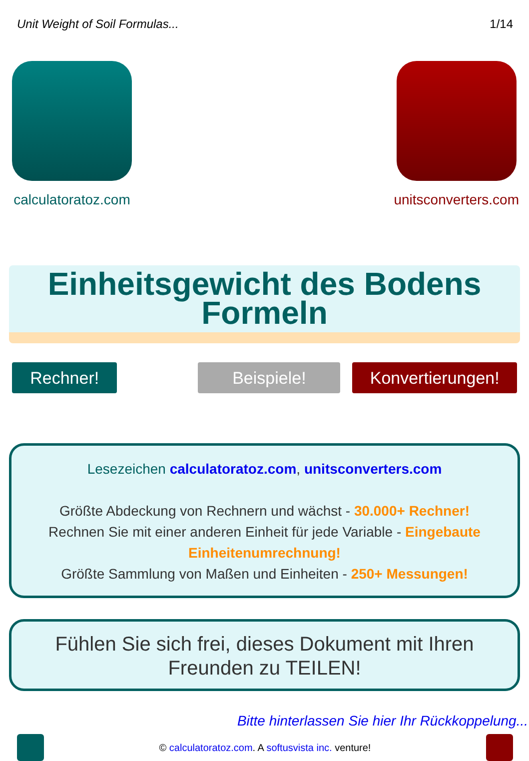Unit Weight of Soil Formulas... 1/14
calculatoratoz.com unitsconverters.com
Einheitsgewicht des Bodens
Formeln
Rechner! Beispiele! Konvertierungen!
Lesezeichen calculatoratoz.com, unitsconverters.com
Größte Abdeckung von Rechnern und wächst - 30.000+ Rechner!
Rechnen Sie mit einer anderen Einheit für jede Variable - Eingebaute Einheitenumrechnung!
Größte Sammlung von Maßen und Einheiten - 250+ Messungen!
Fühlen Sie sich frei, dieses Dokument mit Ihren Freunden zu TEILEN!
Bitte hinterlassen Sie hier Ihr Rückkoppelung...
© calculatoratoz.com. A softusvista inc. venture!